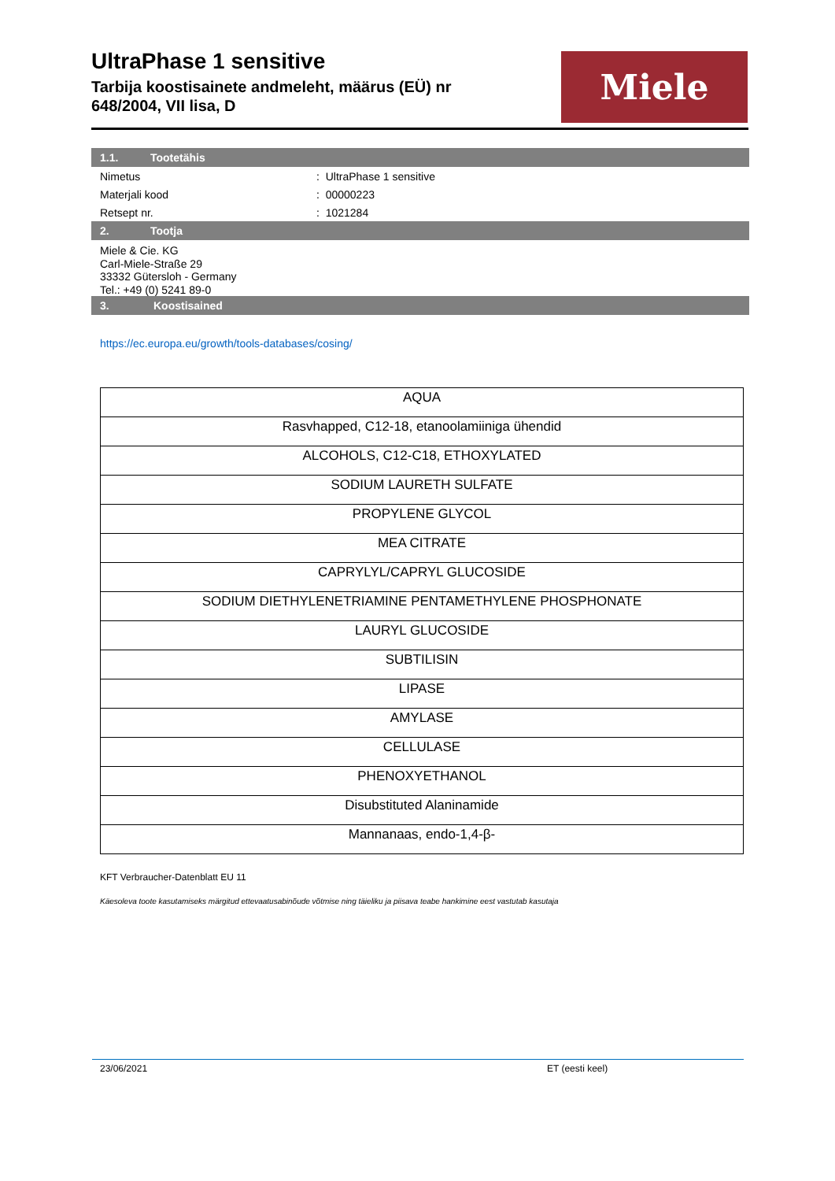UltraPhase 1 sensitive
Tarbija koostisainete andmeleht, määrus (EÜ) nr 648/2004, VII lisa, D
Miele
1.1. Tootetähis
Nimetus : UltraPhase 1 sensitive
Materjali kood : 00000223
Retsept nr. : 1021284
2. Tootja
Miele & Cie. KG
Carl-Miele-Straße 29
33332 Gütersloh - Germany
Tel.: +49 (0) 5241 89-0
3. Koostisained
https://ec.europa.eu/growth/tools-databases/cosing/
| AQUA |
| Rasvhapped, C12-18, etanoolamiiniga ühendid |
| ALCOHOLS, C12-C18, ETHOXYLATED |
| SODIUM LAURETH SULFATE |
| PROPYLENE GLYCOL |
| MEA CITRATE |
| CAPRYLYL/CAPRYL GLUCOSIDE |
| SODIUM DIETHYLENETRIAMINE PENTAMETHYLENE PHOSPHONATE |
| LAURYL GLUCOSIDE |
| SUBTILISIN |
| LIPASE |
| AMYLASE |
| CELLULASE |
| PHENOXYETHANOL |
| Disubstituted Alaninamide |
| Mannanaas, endo-1,4-β- |
KFT Verbraucher-Datenblatt EU 11
Käesoleva toote kasutamiseks märgitud ettevaatusabinõude võtmise ning täieliku ja piisava teabe hankimine eest vastutab kasutaja
23/06/2021 ET (eesti keel)